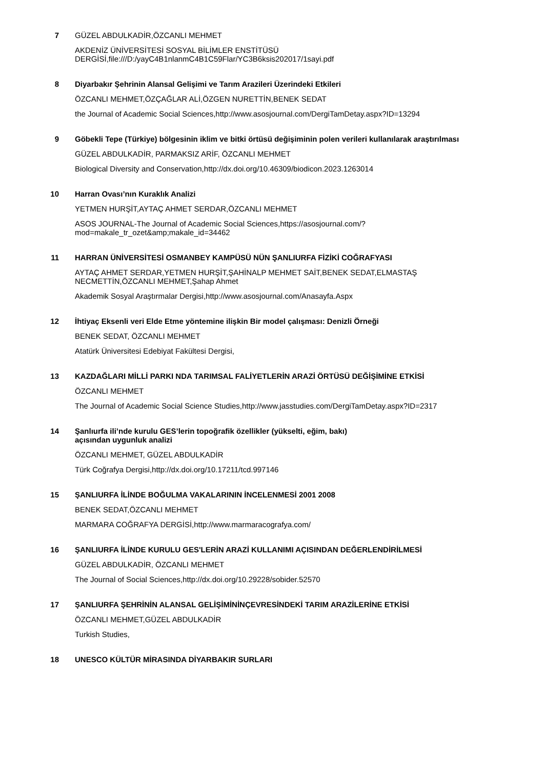7
GÜZEL ABDULKADİR,ÖZCANLI MEHMET
AKDENİZ ÜNİVERSİTESİ SOSYAL BİLİMLER ENSTİTÜSÜ DERGİSİ,file:///D:/yayC4B1nlanmC4B1C59Flar/YC3B6ksis202017/1sayi.pdf
8
Diyarbakır Şehrinin Alansal Gelişimi ve Tarım Arazileri Üzerindeki Etkileri
ÖZCANLI MEHMET,ÖZÇAĞLAR ALİ,ÖZGEN NURETTİN,BENEK SEDAT
the Journal of Academic Social Sciences,http://www.asosjournal.com/DergiTamDetay.aspx?ID=13294
9
Göbekli Tepe (Türkiye) bölgesinin iklim ve bitki örtüsü değişiminin polen verileri kullanılarak araştırılması
GÜZEL ABDULKADİR, PARMAKSIZ ARİF, ÖZCANLI MEHMET
Biological Diversity and Conservation,http://dx.doi.org/10.46309/biodicon.2023.1263014
10
Harran Ovası’nın Kuraklık Analizi
YETMEN HURŞİT,AYTAÇ AHMET SERDAR,ÖZCANLI MEHMET
ASOS JOURNAL-The Journal of Academic Social Sciences,https://asosjournal.com/?mod=makale_tr_ozet&amp;makale_id=34462
11
HARRAN ÜNİVERSİTESİ OSMANBEY KAMPÜSÜ NÜN ŞANLIURFA FİZİKİ COĞRAFYASI
AYTAÇ AHMET SERDAR,YETMEN HURŞİT,ŞAHİNALP MEHMET SAİT,BENEK SEDAT,ELMASTAŞ NECMETTİN,ÖZCANLI MEHMET,Şahap Ahmet
Akademik Sosyal Araştırmalar Dergisi,http://www.asosjournal.com/Anasayfa.Aspx
12
İhtiyaç Eksenli veri Elde Etme yöntemine ilişkin Bir model çalışması: Denizli Örneği
BENEK SEDAT, ÖZCANLI MEHMET
Atatürk Üniversitesi Edebiyat Fakültesi Dergisi,
13
KAZDAĞLARI MİLLİ PARKI NDA TARIMSAL FALİYETLERİN ARAZİ ÖRTÜSÜ DEĞİŞİMİNE ETKİSİ
ÖZCANLI MEHMET
The Journal of Academic Social Science Studies,http://www.jasstudies.com/DergiTamDetay.aspx?ID=2317
14
Şanlıurfa ili’nde kurulu GES’lerin topoğrafik özellikler (yükselti, eğim, bakı)
açısından uygunluk analizi
ÖZCANLI MEHMET, GÜZEL ABDULKADİR
Türk Coğrafya Dergisi,http://dx.doi.org/10.17211/tcd.997146
15
ŞANLIURFA İLİNDE BOĞULMA VAKALARININ İNCELENMESİ 2001 2008
BENEK SEDAT,ÖZCANLI MEHMET
MARMARA COĞRAFYA DERGİSİ,http://www.marmaracografya.com/
16
ŞANLIURFA İLİNDE KURULU GES'LERİN ARAZİ KULLANIMI AÇISINDAN DEĞERLENDİRİLMESİ
GÜZEL ABDULKADİR, ÖZCANLI MEHMET
The Journal of Social Sciences,http://dx.doi.org/10.29228/sobider.52570
17
ŞANLIURFA ŞEHRİNİN ALANSAL GELİŞİMİNİNÇEVRESİNDEKİ TARIM ARAZİLERİNE ETKİSİ
ÖZCANLI MEHMET,GÜZEL ABDULKADİR
Turkish Studies,
18
UNESCO KÜLTÜR MİRASINDA DİYARBAKIR SURLARI